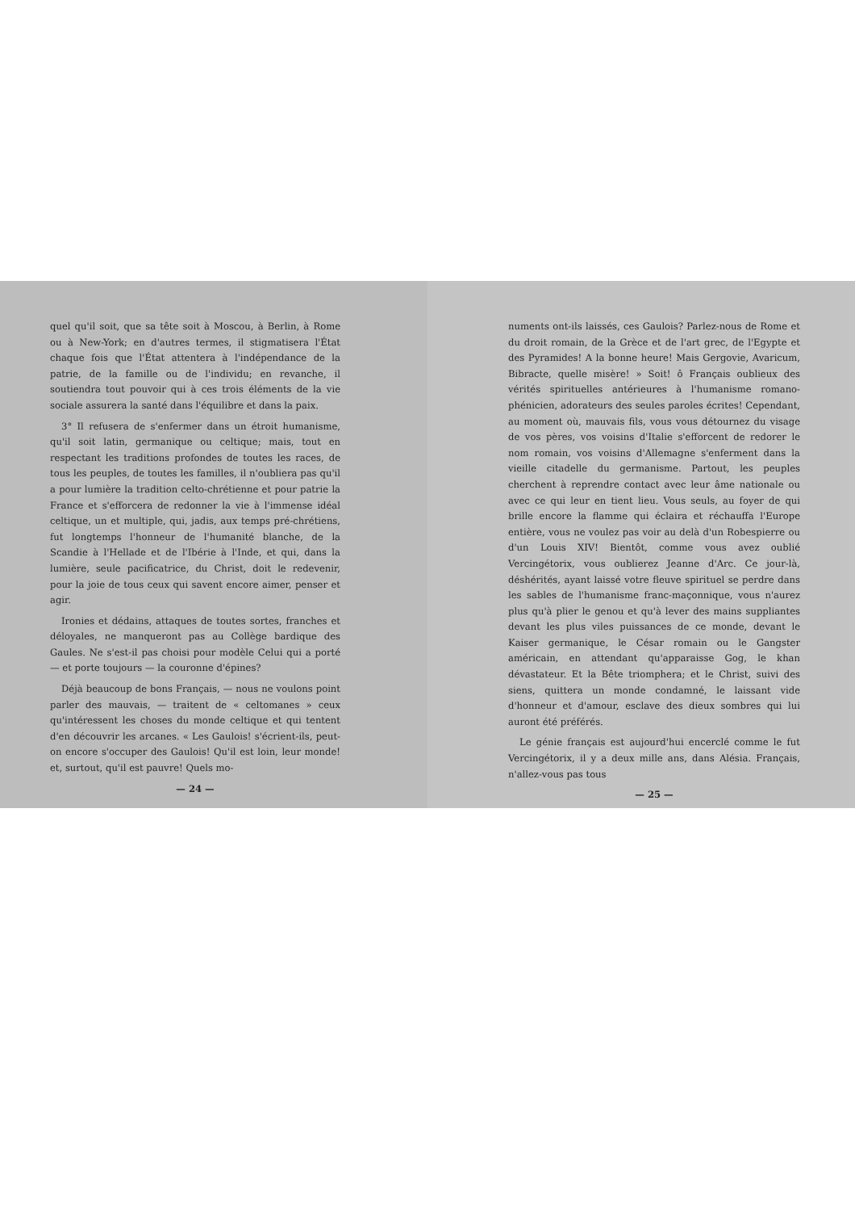quel qu'il soit, que sa tête soit à Moscou, à Berlin, à Rome ou à New-York; en d'autres termes, il stigmatisera l'État chaque fois que l'État attentera à l'indépendance de la patrie, de la famille ou de l'individu; en revanche, il soutiendra tout pouvoir qui à ces trois éléments de la vie sociale assurera la santé dans l'équilibre et dans la paix.
3° Il refusera de s'enfermer dans un étroit humanisme, qu'il soit latin, germanique ou celtique; mais, tout en respectant les traditions profondes de toutes les races, de tous les peuples, de toutes les familles, il n'oubliera pas qu'il a pour lumière la tradition celto-chrétienne et pour patrie la France et s'efforcera de redonner la vie à l'immense idéal celtique, un et multiple, qui, jadis, aux temps pré-chrétiens, fut longtemps l'honneur de l'humanité blanche, de la Scandie à l'Hellade et de l'Ibérie à l'Inde, et qui, dans la lumière, seule pacificatrice, du Christ, doit le redevenir, pour la joie de tous ceux qui savent encore aimer, penser et agir.
Ironies et dédains, attaques de toutes sortes, franches et déloyales, ne manqueront pas au Collège bardique des Gaules. Ne s'est-il pas choisi pour modèle Celui qui a porté — et porte toujours — la couronne d'épines?
Déjà beaucoup de bons Français, — nous ne voulons point parler des mauvais, — traitent de « celtomanes » ceux qu'intéressent les choses du monde celtique et qui tentent d'en découvrir les arcanes. « Les Gaulois! s'écrient-ils, peut-on encore s'occuper des Gaulois! Qu'il est loin, leur monde! et, surtout, qu'il est pauvre! Quels mo-
— 24 —
numents ont-ils laissés, ces Gaulois? Parlez-nous de Rome et du droit romain, de la Grèce et de l'art grec, de l'Egypte et des Pyramides! A la bonne heure! Mais Gergovie, Avaricum, Bibracte, quelle misère! » Soit! ô Français oublieux des vérités spirituelles antérieures à l'humanisme romano-phénicien, adorateurs des seules paroles écrites! Cependant, au moment où, mauvais fils, vous vous détournez du visage de vos pères, vos voisins d'Italie s'efforcent de redorer le nom romain, vos voisins d'Allemagne s'enferment dans la vieille citadelle du germanisme. Partout, les peuples cherchent à reprendre contact avec leur âme nationale ou avec ce qui leur en tient lieu. Vous seuls, au foyer de qui brille encore la flamme qui éclaira et réchauffa l'Europe entière, vous ne voulez pas voir au delà d'un Robespierre ou d'un Louis XIV! Bientôt, comme vous avez oublié Vercingétorix, vous oublierez Jeanne d'Arc. Ce jour-là, déshérités, ayant laissé votre fleuve spirituel se perdre dans les sables de l'humanisme franc-maçonnique, vous n'aurez plus qu'à plier le genou et qu'à lever des mains suppliantes devant les plus viles puissances de ce monde, devant le Kaiser germanique, le César romain ou le Gangster américain, en attendant qu'apparaisse Gog, le khan dévastateur. Et la Bête triomphera; et le Christ, suivi des siens, quittera un monde condamné, le laissant vide d'honneur et d'amour, esclave des dieux sombres qui lui auront été préférés.
Le génie français est aujourd'hui encerclé comme le fut Vercingétorix, il y a deux mille ans, dans Alésia. Français, n'allez-vous pas tous
— 25 —